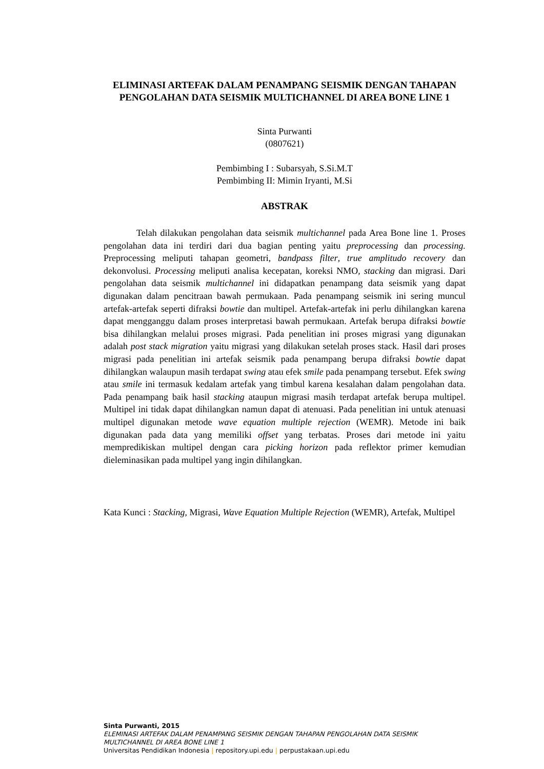ELIMINASI ARTEFAK DALAM PENAMPANG SEISMIK DENGAN TAHAPAN PENGOLAHAN DATA SEISMIK MULTICHANNEL DI AREA BONE LINE 1
Sinta Purwanti
(0807621)
Pembimbing I : Subarsyah, S.Si.M.T
Pembimbing II: Mimin Iryanti, M.Si
ABSTRAK
Telah dilakukan pengolahan data seismik multichannel pada Area Bone line 1. Proses pengolahan data ini terdiri dari dua bagian penting yaitu preprocessing dan processing. Preprocessing meliputi tahapan geometri, bandpass filter, true amplitudo recovery dan dekonvolusi. Processing meliputi analisa kecepatan, koreksi NMO, stacking dan migrasi. Dari pengolahan data seismik multichannel ini didapatkan penampang data seismik yang dapat digunakan dalam pencitraan bawah permukaan. Pada penampang seismik ini sering muncul artefak-artefak seperti difraksi bowtie dan multipel. Artefak-artefak ini perlu dihilangkan karena dapat mengganggu dalam proses interpretasi bawah permukaan. Artefak berupa difraksi bowtie bisa dihilangkan melalui proses migrasi. Pada penelitian ini proses migrasi yang digunakan adalah post stack migration yaitu migrasi yang dilakukan setelah proses stack. Hasil dari proses migrasi pada penelitian ini artefak seismik pada penampang berupa difraksi bowtie dapat dihilangkan walaupun masih terdapat swing atau efek smile pada penampang tersebut. Efek swing atau smile ini termasuk kedalam artefak yang timbul karena kesalahan dalam pengolahan data. Pada penampang baik hasil stacking ataupun migrasi masih terdapat artefak berupa multipel. Multipel ini tidak dapat dihilangkan namun dapat di atenuasi. Pada penelitian ini untuk atenuasi multipel digunakan metode wave equation multiple rejection (WEMR). Metode ini baik digunakan pada data yang memiliki offset yang terbatas. Proses dari metode ini yaitu mempredikiskan multipel dengan cara picking horizon pada reflektor primer kemudian dieleminasikan pada multipel yang ingin dihilangkan.
Kata Kunci : Stacking, Migrasi, Wave Equation Multiple Rejection (WEMR), Artefak, Multipel
Sinta Purwanti, 2015
ELEMINASI ARTEFAK DALAM PENAMPANG SEISMIK DENGAN TAHAPAN PENGOLAHAN DATA SEISMIK
MULTICHANNEL DI AREA BONE LINE 1
Universitas Pendidikan Indonesia | repository.upi.edu | perpustakaan.upi.edu